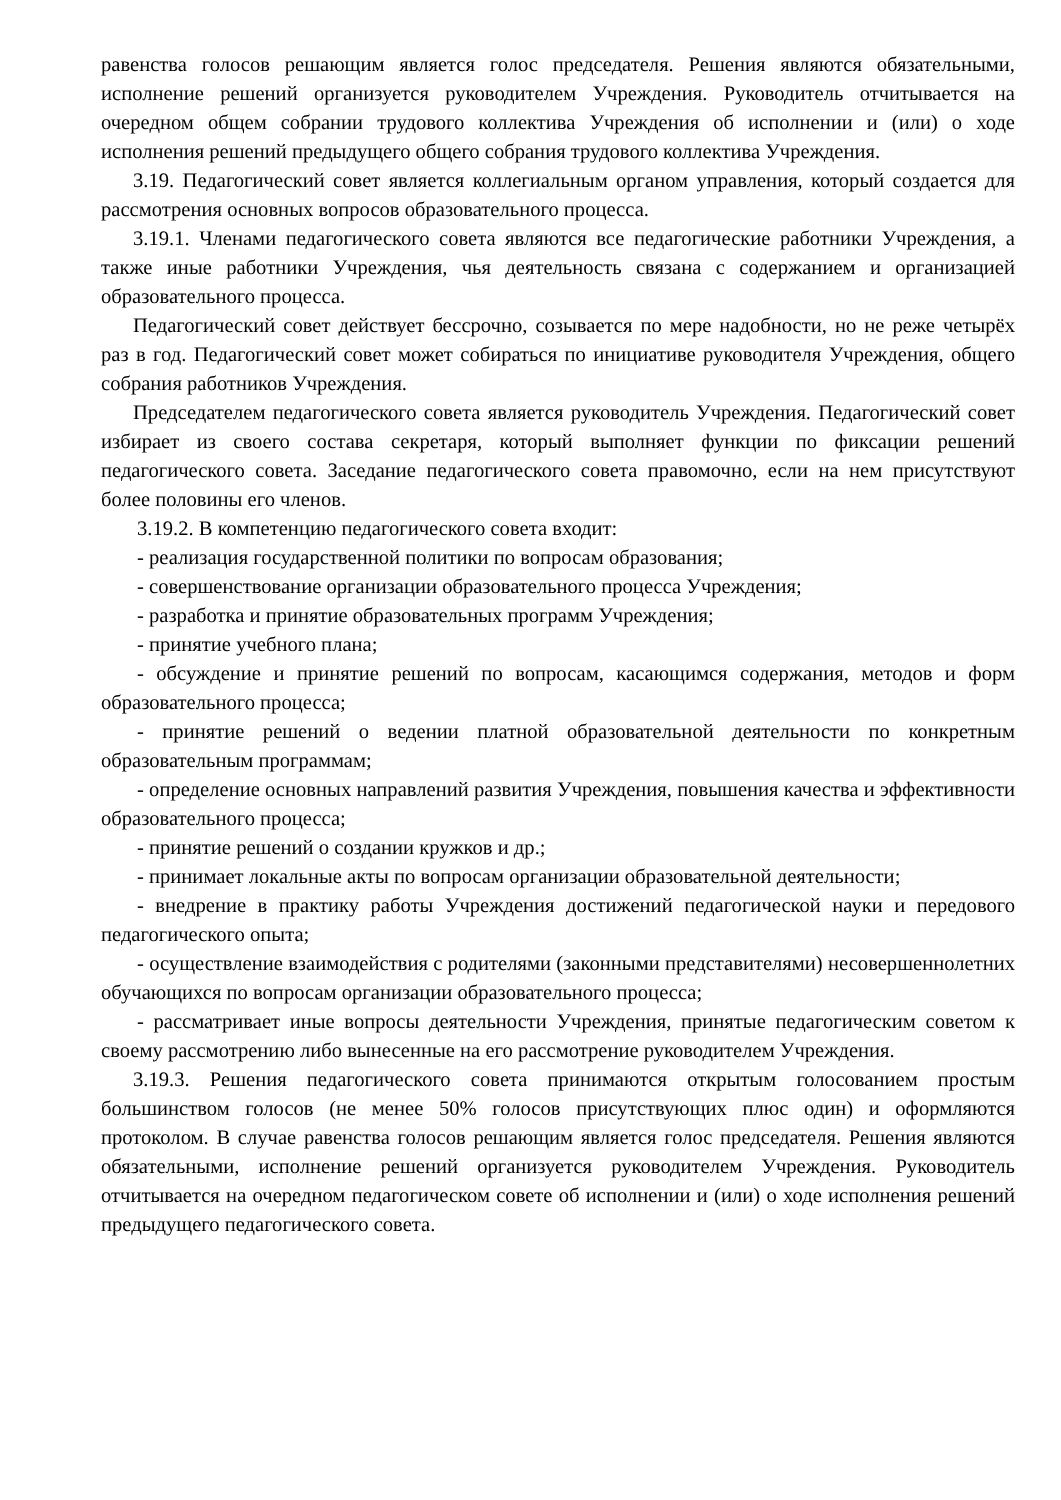равенства голосов решающим является голос председателя. Решения являются обязательными, исполнение решений организуется руководителем Учреждения. Руководитель отчитывается на очередном общем собрании трудового коллектива Учреждения об исполнении и (или) о ходе исполнения решений предыдущего общего собрания трудового коллектива Учреждения.
3.19. Педагогический совет является коллегиальным органом управления, который создается для рассмотрения основных вопросов образовательного процесса.
3.19.1. Членами педагогического совета являются все педагогические работники Учреждения, а также иные работники Учреждения, чья деятельность связана с содержанием и организацией образовательного процесса.
Педагогический совет действует бессрочно, созывается по мере надобности, но не реже четырёх раз в год. Педагогический совет может собираться по инициативе руководителя Учреждения, общего собрания работников Учреждения.
Председателем педагогического совета является руководитель Учреждения. Педагогический совет избирает из своего состава секретаря, который выполняет функции по фиксации решений педагогического совета. Заседание педагогического совета правомочно, если на нем присутствуют более половины его членов.
3.19.2. В компетенцию педагогического совета входит:
- реализация государственной политики по вопросам образования;
- совершенствование организации образовательного процесса Учреждения;
- разработка и принятие образовательных программ Учреждения;
- принятие учебного плана;
- обсуждение и принятие решений по вопросам, касающимся содержания, методов и форм образовательного процесса;
- принятие решений о ведении платной образовательной деятельности по конкретным образовательным программам;
- определение основных направлений развития Учреждения, повышения качества и эффективности образовательного процесса;
- принятие решений о создании кружков и др.;
- принимает локальные акты по вопросам организации образовательной деятельности;
- внедрение в практику работы Учреждения достижений педагогической науки и передового педагогического опыта;
- осуществление взаимодействия с родителями (законными представителями) несовершеннолетних обучающихся по вопросам организации образовательного процесса;
- рассматривает иные вопросы деятельности Учреждения, принятые педагогическим советом к своему рассмотрению либо вынесенные на его рассмотрение руководителем Учреждения.
3.19.3. Решения педагогического совета принимаются открытым голосованием простым большинством голосов (не менее 50% голосов присутствующих плюс один) и оформляются протоколом. В случае равенства голосов решающим является голос председателя. Решения являются обязательными, исполнение решений организуется руководителем Учреждения. Руководитель отчитывается на очередном педагогическом совете об исполнении и (или) о ходе исполнения решений предыдущего педагогического совета.